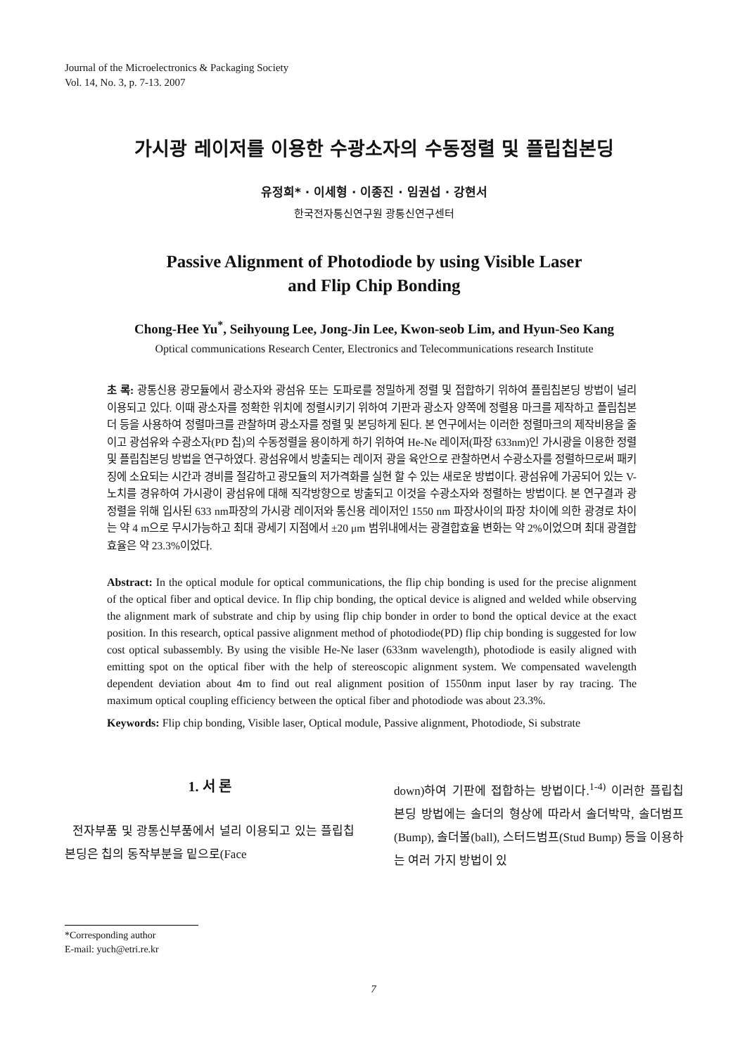Journal of the Microelectronics & Packaging Society
Vol. 14, No. 3, p. 7-13. 2007
가시광 레이저를 이용한 수광소자의 수동정렬 및 플립칩본딩
유정희* · 이세형 · 이종진 · 임권섭 · 강현서
한국전자통신연구원 광통신연구센터
Passive Alignment of Photodiode by using Visible Laser
and Flip Chip Bonding
Chong-Hee Yu<sup>*</sup>, Seihyoung Lee, Jong-Jin Lee, Kwon-seob Lim, and Hyun-Seo Kang
Optical communications Research Center, Electronics and Telecommunications research Institute
초 록: 광통신용 광모듈에서 광소자와 광섬유 또는 도파로를 정밀하게 정렬 및 접합하기 위하여 플립칩본딩 방법이 널리 이용되고 있다. 이때 광소자를 정확한 위치에 정렬시키기 위하여 기판과 광소자 양쪽에 정렬용 마크를 제작하고 플립칩본더 등을 사용하여 정렬마크를 관찰하며 광소자를 정렬 및 본딩하게 된다. 본 연구에서는 이러한 정렬마크의 제작비용을 줄이고 광섬유와 수광소자(PD 칩)의 수동정렬을 용이하게 하기 위하여 He-Ne 레이저(파장 633nm)인 가시광을 이용한 정렬 및 플립칩본딩 방법을 연구하였다. 광섬유에서 방출되는 레이저 광을 육안으로 관찰하면서 수광소자를 정렬하므로써 패키징에 소요되는 시간과 경비를 절감하고 광모듈의 저가격화를 실현 할 수 있는 새로운 방법이다. 광섬유에 가공되어 있는 V-노치를 경유하여 가시광이 광섬유에 대해 직각방향으로 방출되고 이것을 수광소자와 정렬하는 방법이다. 본 연구결과 광정렬을 위해 입사된 633 nm파장의 가시광 레이저와 통신용 레이저인 1550 nm 파장사이의 파장 차이에 의한 광경로 차이는 약 4 m으로 무시가능하고 최대 광세기 지점에서 ±20 μm 범위내에서는 광결합효율 변화는 약 2%이었으며 최대 광결합효율은 약 23.3%이었다.
Abstract: In the optical module for optical communications, the flip chip bonding is used for the precise alignment of the optical fiber and optical device. In flip chip bonding, the optical device is aligned and welded while observing the alignment mark of substrate and chip by using flip chip bonder in order to bond the optical device at the exact position. In this research, optical passive alignment method of photodiode(PD) flip chip bonding is suggested for low cost optical subassembly. By using the visible He-Ne laser (633nm wavelength), photodiode is easily aligned with emitting spot on the optical fiber with the help of stereoscopic alignment system. We compensated wavelength dependent deviation about 4m to find out real alignment position of 1550nm input laser by ray tracing. The maximum optical coupling efficiency between the optical fiber and photodiode was about 23.3%.
Keywords: Flip chip bonding, Visible laser, Optical module, Passive alignment, Photodiode, Si substrate
1. 서 론
전자부품 및 광통신부품에서 널리 이용되고 있는 플립칩본딩은 칩의 동작부분을 밑으로(Face
down)하여 기판에 접합하는 방법이다.<sup>1-4)</sup> 이러한 플립칩본딩 방법에는 솔더의 형상에 따라서 솔더박막, 솔더범프(Bump), 솔더볼(ball), 스터드범프(Stud Bump) 등을 이용하는 여러 가지 방법이 있
*Corresponding author
E-mail: yuch@etri.re.kr
7